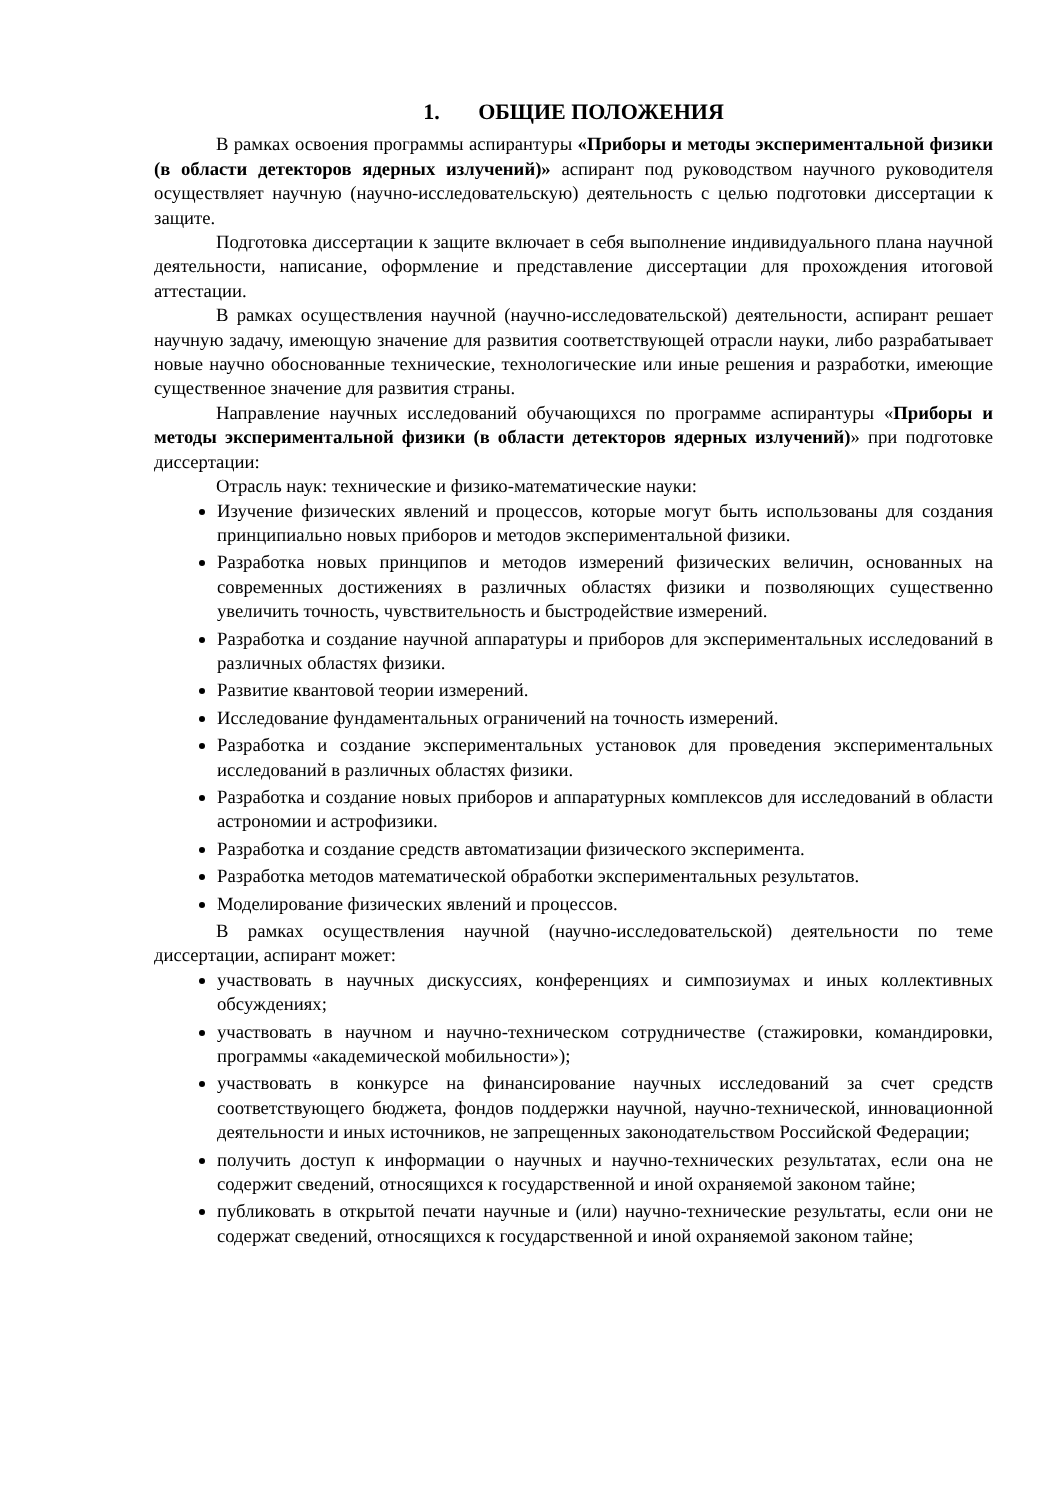1. ОБЩИЕ ПОЛОЖЕНИЯ
В рамках освоения программы аспирантуры «Приборы и методы экспериментальной физики (в области детекторов ядерных излучений)» аспирант под руководством научного руководителя осуществляет научную (научно-исследовательскую) деятельность с целью подготовки диссертации к защите.
Подготовка диссертации к защите включает в себя выполнение индивидуального плана научной деятельности, написание, оформление и представление диссертации для прохождения итоговой аттестации.
В рамках осуществления научной (научно-исследовательской) деятельности, аспирант решает научную задачу, имеющую значение для развития соответствующей отрасли науки, либо разрабатывает новые научно обоснованные технические, технологические или иные решения и разработки, имеющие существенное значение для развития страны.
Направление научных исследований обучающихся по программе аспирантуры «Приборы и методы экспериментальной физики (в области детекторов ядерных излучений)» при подготовке диссертации:
Отрасль наук: технические и физико-математические науки:
Изучение физических явлений и процессов, которые могут быть использованы для создания принципиально новых приборов и методов экспериментальной физики.
Разработка новых принципов и методов измерений физических величин, основанных на современных достижениях в различных областях физики и позволяющих существенно увеличить точность, чувствительность и быстродействие измерений.
Разработка и создание научной аппаратуры и приборов для экспериментальных исследований в различных областях физики.
Развитие квантовой теории измерений.
Исследование фундаментальных ограничений на точность измерений.
Разработка и создание экспериментальных установок для проведения экспериментальных исследований в различных областях физики.
Разработка и создание новых приборов и аппаратурных комплексов для исследований в области астрономии и астрофизики.
Разработка и создание средств автоматизации физического эксперимента.
Разработка методов математической обработки экспериментальных результатов.
Моделирование физических явлений и процессов.
В рамках осуществления научной (научно-исследовательской) деятельности по теме диссертации, аспирант может:
участвовать в научных дискуссиях, конференциях и симпозиумах и иных коллективных обсуждениях;
участвовать в научном и научно-техническом сотрудничестве (стажировки, командировки, программы «академической мобильности»);
участвовать в конкурсе на финансирование научных исследований за счет средств соответствующего бюджета, фондов поддержки научной, научно-технической, инновационной деятельности и иных источников, не запрещенных законодательством Российской Федерации;
получить доступ к информации о научных и научно-технических результатах, если она не содержит сведений, относящихся к государственной и иной охраняемой законом тайне;
публиковать в открытой печати научные и (или) научно-технические результаты, если они не содержат сведений, относящихся к государственной и иной охраняемой законом тайне;